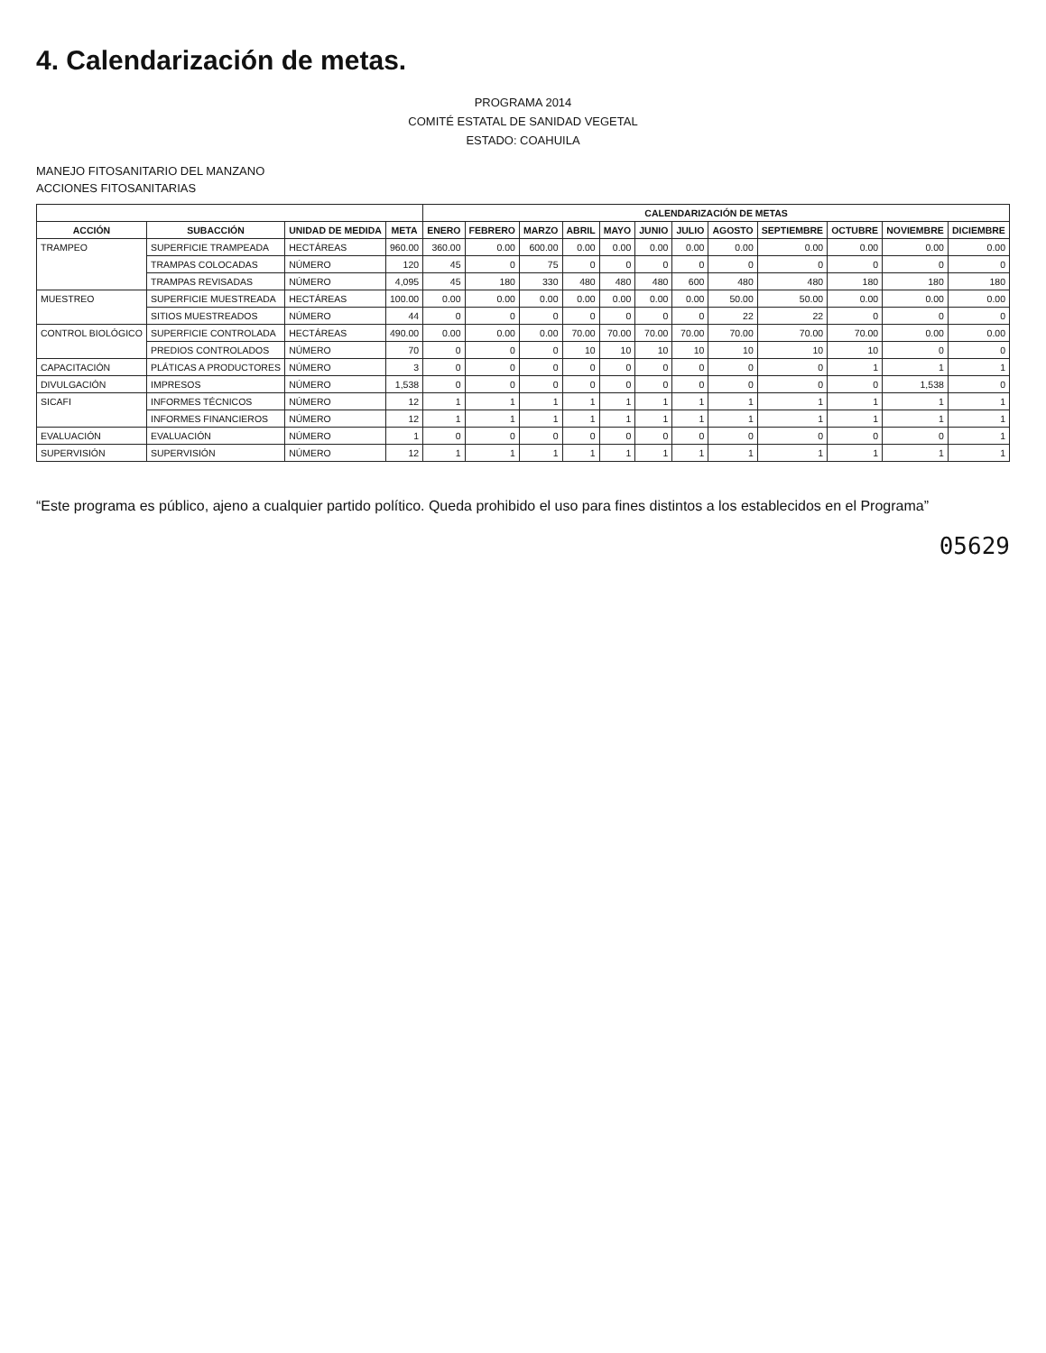4. Calendarización de metas.
PROGRAMA 2014
COMITÉ ESTATAL DE SANIDAD VEGETAL
ESTADO: COAHUILA
MANEJO FITOSANITARIO DEL MANZANO
ACCIONES FITOSANITARIAS
| | | | | CALENDARIZACIÓN DE METAS | | | | | | | | | | | |
| --- | --- | --- | --- | --- | --- | --- | --- | --- | --- | --- | --- | --- | --- | --- | --- |
| ACCIÓN | SUBACCIÓN | UNIDAD DE MEDIDA | META | ENERO | FEBRERO | MARZO | ABRIL | MAYO | JUNIO | JULIO | AGOSTO | SEPTIEMBRE | OCTUBRE | NOVIEMBRE | DICIEMBRE |
| TRAMPEO | SUPERFICIE TRAMPEADA | HECTÁREAS | 960.00 | 360.00 | 0.00 | 600.00 | 0.00 | 0.00 | 0.00 | 0.00 | 0.00 | 0.00 | 0.00 | 0.00 | 0.00 |
| | TRAMPAS COLOCADAS | NÚMERO | 120 | 45 | 0 | 75 | 0 | 0 | 0 | 0 | 0 | 0 | 0 | 0 | 0 |
| | TRAMPAS REVISADAS | NÚMERO | 4,095 | 45 | 180 | 330 | 480 | 480 | 480 | 600 | 480 | 480 | 180 | 180 | 180 |
| MUESTREO | SUPERFICIE MUESTREADA | HECTÁREAS | 100.00 | 0.00 | 0.00 | 0.00 | 0.00 | 0.00 | 0.00 | 0.00 | 50.00 | 50.00 | 0.00 | 0.00 | 0.00 |
| | SITIOS MUESTREADOS | NÚMERO | 44 | 0 | 0 | 0 | 0 | 0 | 0 | 0 | 22 | 22 | 0 | 0 | 0 |
| CONTROL BIOLÓGICO | SUPERFICIE CONTROLADA | HECTÁREAS | 490.00 | 0.00 | 0.00 | 0.00 | 70.00 | 70.00 | 70.00 | 70.00 | 70.00 | 70.00 | 70.00 | 0.00 | 0.00 |
| | PREDIOS CONTROLADOS | NÚMERO | 70 | 0 | 0 | 0 | 10 | 10 | 10 | 10 | 10 | 10 | 10 | 0 | 0 |
| CAPACITACIÓN | PLÁTICAS A PRODUCTORES | NÚMERO | 3 | 0 | 0 | 0 | 0 | 0 | 0 | 0 | 0 | 0 | 1 | 1 | 1 |
| DIVULGACIÓN | IMPRESOS | NÚMERO | 1,538 | 0 | 0 | 0 | 0 | 0 | 0 | 0 | 0 | 0 | 0 | 1,538 | 0 |
| SICAFI | INFORMES TÉCNICOS | NÚMERO | 12 | 1 | 1 | 1 | 1 | 1 | 1 | 1 | 1 | 1 | 1 | 1 | 1 |
| | INFORMES FINANCIEROS | NÚMERO | 12 | 1 | 1 | 1 | 1 | 1 | 1 | 1 | 1 | 1 | 1 | 1 | 1 |
| EVALUACIÓN | EVALUACIÓN | NÚMERO | 1 | 0 | 0 | 0 | 0 | 0 | 0 | 0 | 0 | 0 | 0 | 0 | 1 |
| SUPERVISIÓN | SUPERVISIÓN | NÚMERO | 12 | 1 | 1 | 1 | 1 | 1 | 1 | 1 | 1 | 1 | 1 | 1 | 1 |
“Este programa es público, ajeno a cualquier partido político. Queda prohibido el uso para fines distintos a los establecidos en el Programa”
05629